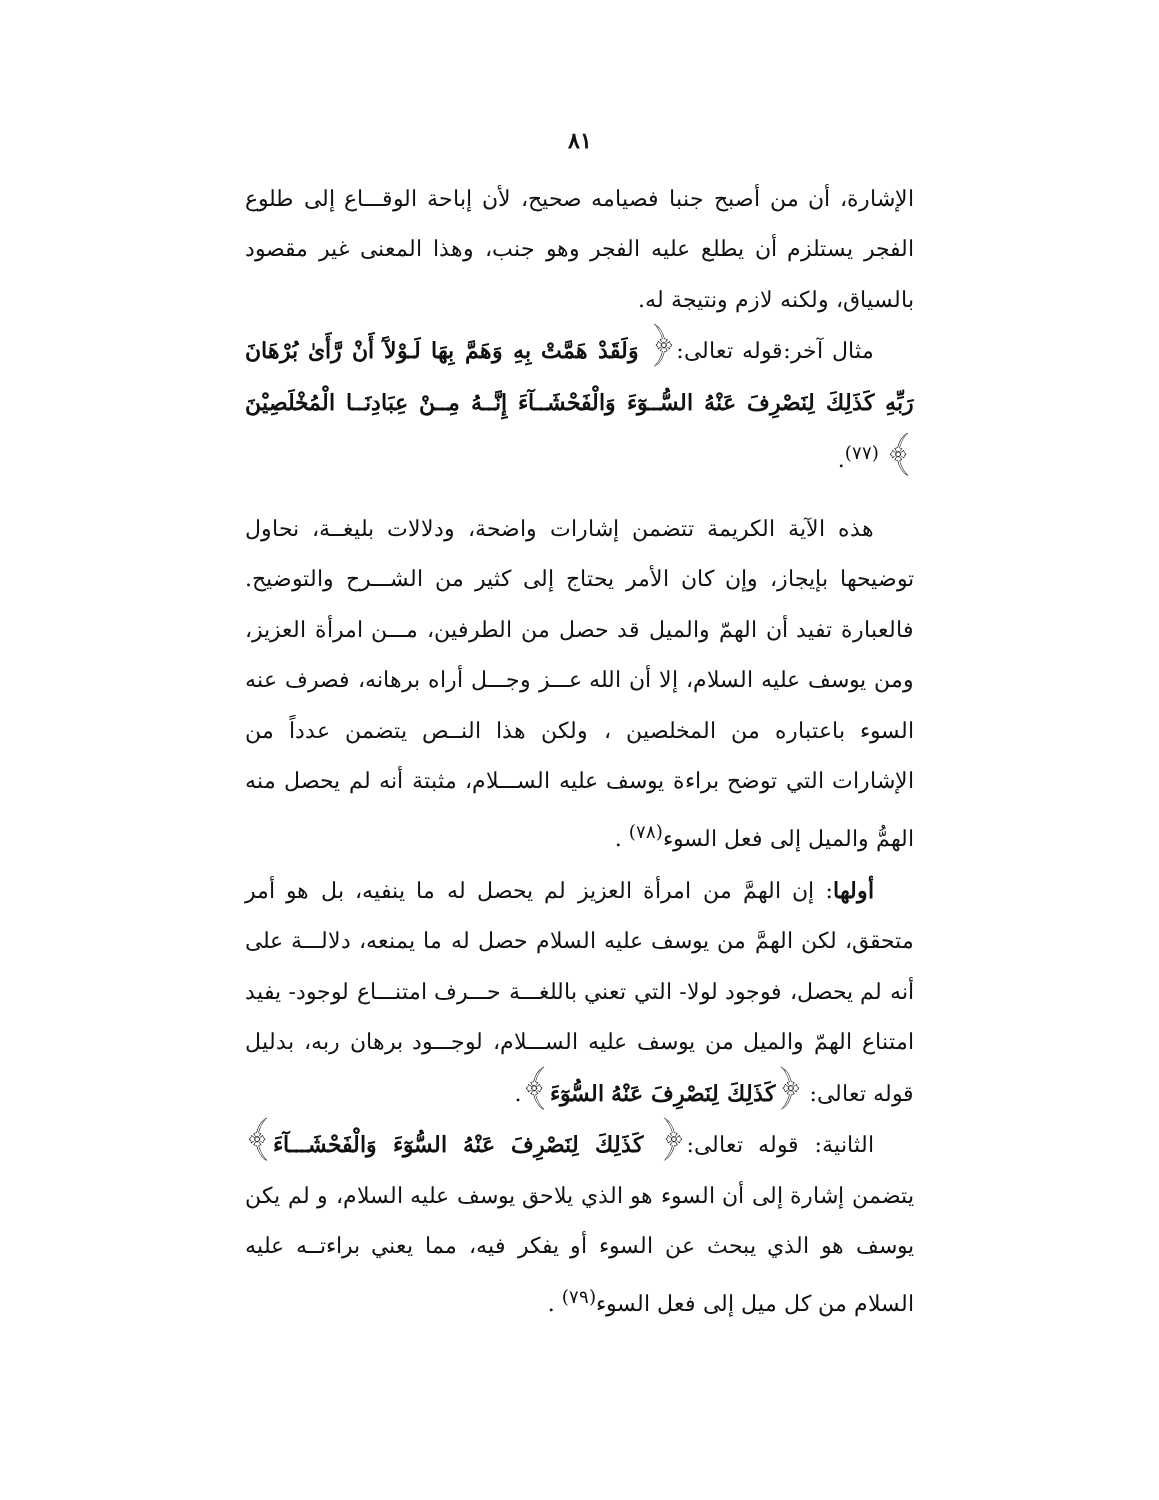٨١
الإشارة، أن من أصبح جنبا فصيامه صحيح، لأن إباحة الوقـــاع إلى طلوع الفجر يستلزم أن يطلع عليه الفجر وهو جنب، وهذا المعنى غير مقصود بالسياق، ولكنه لازم ونتيجة له.
مثال آخر:قوله تعالى:﴿ وَلَقَدْ هَمَّتْ بِهِ وَهَمَّ بِهَا لَـوْلآَ أَنْ رَّأَىٰ بُرْهَانَ رَبِّهِ كَذَلِكَ لِنَصْرِفَ عَنْهُ السُّــوٓءَ وَالْفَحْشَــآءَ إِنَّــهُ مِــنْ عِبَادِنَــا الْمُخْلَصِيْنَ ﴾ <sup>(٧٧)</sup>.
هذه الآية الكريمة تتضمن إشارات واضحة، ودلالات بليغــة، نحاول توضيحها بإيجاز، وإن كان الأمر يحتاج إلى كثير من الشـــرح والتوضيح. فالعبارة تفيد أن الهمّ والميل قد حصل من الطرفين، مـــن امرأة العزيز، ومن يوسف عليه السلام، إلا أن الله عـــز وجـــل أراه برهانه، فصرف عنه السوء باعتباره من المخلصين ، ولكن هذا النــص يتضمن عدداً من الإشارات التي توضح براءة يوسف عليه الســـلام، مثبتة أنه لم يحصل منه الهمُّ والميل إلى فعل السوء<sup>(٧٨)</sup> .
أولها: إن الهمَّ من امرأة العزيز لم يحصل له ما ينفيه، بل هو أمر متحقق، لكن الهمَّ من يوسف عليه السلام حصل له ما يمنعه، دلالـــة على أنه لم يحصل، فوجود لولا- التي تعني باللغـــة حـــرف امتنـــاع لوجود- يفيد امتناع الهمّ والميل من يوسف عليه الســـلام، لوجـــود برهان ربه، بدليل قوله تعالى: ﴿كَذَلِكَ لِنَصْرِفَ عَنْهُ السُّوٓءَ﴾.
الثانية: قوله تعالى:﴿ كَذَلِكَ لِنَصْرِفَ عَنْهُ السُّوٓءَ وَالْفَحْشَـــآءَ﴾ يتضمن إشارة إلى أن السوء هو الذي يلاحق يوسف عليه السلام، و لم يكن يوسف هو الذي يبحث عن السوء أو يفكر فيه، مما يعني براءتــه عليه السلام من كل ميل إلى فعل السوء<sup>(٧٩)</sup> .